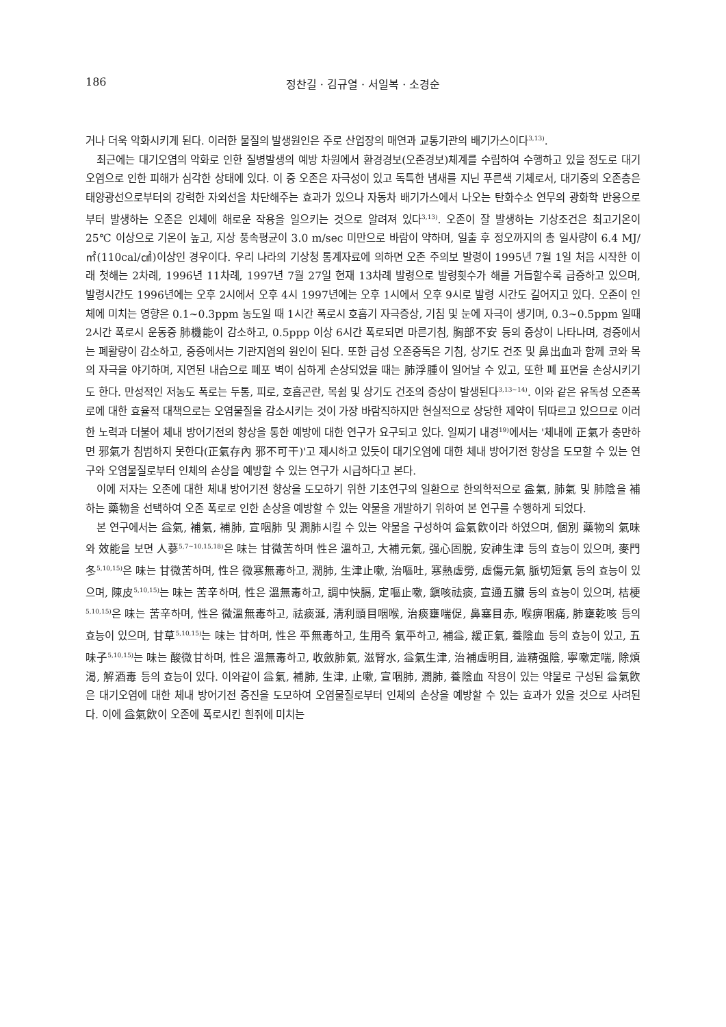186 정찬길 · 김규열 · 서일복 · 소경순
거나 더욱 악화시키게 된다. 이러한 물질의 발생원인은 주로 산업장의 매연과 교통기관의 배기가스이다<sup>3,13)</sup>.
최근에는 대기오염의 악화로 인한 질병발생의 예방 차원에서 환경경보(오존경보)체계를 수립하여 수행하고 있을 정도로 대기오염으로 인한 피해가 심각한 상태에 있다. 이 중 오존은 자극성이 있고 독특한 냄새를 지닌 푸른색 기체로서, 대기중의 오존층은 태양광선으로부터의 강력한 자외선을 차단해주는 효과가 있으나 자동차 배기가스에서 나오는 탄화수소 연무의 광화학 반응으로부터 발생하는 오존은 인체에 해로운 작용을 일으키는 것으로 알려져 있다<sup>3,13)</sup>. 오존이 잘 발생하는 기상조건은 최고기온이 25℃ 이상으로 기온이 높고, 지상 풍속평균이 3.0 m/sec 미만으로 바람이 약하며, 일출 후 정오까지의 총 일사량이 6.4 MJ/㎡(110cal/㎠)이상인 경우이다. 우리 나라의 기상청 통계자료에 의하면 오존 주의보 발령이 1995년 7월 1일 처음 시작한 이래 첫해는 2차례, 1996년 11차례, 1997년 7월 27일 현재 13차례 발령으로 발령횟수가 해를 거듭할수록 급증하고 있으며, 발령시간도 1996년에는 오후 2시에서 오후 4시 1997년에는 오후 1시에서 오후 9시로 발령 시간도 길어지고 있다. 오존이 인체에 미치는 영향은 0.1~0.3ppm 농도일 때 1시간 폭로시 호흡기 자극증상, 기침 및 눈에 자극이 생기며, 0.3~0.5ppm 일때 2시간 폭로시 운동중 肺機能이 감소하고, 0.5ppp 이상 6시간 폭로되면 마른기침, 胸部不安 등의 증상이 나타나며, 경증에서는 폐활량이 감소하고, 중증에서는 기관지염의 원인이 된다. 또한 급성 오존중독은 기침, 상기도 건조 및 鼻出血과 함께 코와 목의 자극을 야기하며, 지연된 내습으로 폐포 벽이 심하게 손상되었을 때는 肺浮腫이 일어날 수 있고, 또한 폐 표면을 손상시키기도 한다. 만성적인 저농도 폭로는 두통, 피로, 호흡곤란, 목쉼 및 상기도 건조의 증상이 발생된다<sup>3,13~14)</sup>. 이와 같은 유독성 오존폭로에 대한 효율적 대책으로는 오염물질을 감소시키는 것이 가장 바람직하지만 현실적으로 상당한 제약이 뒤따르고 있으므로 이러한 노력과 더불어 체내 방어기전의 향상을 통한 예방에 대한 연구가 요구되고 있다. 일찌기 내경<sup>19)</sup>에서는 '체내에 正氣가 충만하면 邪氣가 침범하지 못한다(正氣存內 邪不可干)'고 제시하고 있듯이 대기오염에 대한 체내 방어기전 향상을 도모할 수 있는 연구와 오염물질로부터 인체의 손상을 예방할 수 있는 연구가 시급하다고 본다.
이에 저자는 오존에 대한 체내 방어기전 향상을 도모하기 위한 기초연구의 일환으로 한의학적으로 益氣, 肺氣 및 肺陰을 補하는 藥物을 선택하여 오존 폭로로 인한 손상을 예방할 수 있는 약물을 개발하기 위하여 본 연구를 수행하게 되었다.
본 연구에서는 益氣, 補氣, 補肺, 宣咽肺 및 潤肺시킬 수 있는 약물을 구성하여 益氣飮이라 하였으며, 個別 藥物의 氣味와 效能을 보면 人蔘<sup>5,7~10,15,18)</sup>은 味는 甘微苦하며 性은 溫하고, 大補元氣, 强心固脫, 安神生津 등의 효능이 있으며, 麥門冬<sup>5,10,15)</sup>은 味는 甘微苦하며, 性은 微寒無毒하고, 潤肺, 生津止嗽, 治嘔吐, 寒熱虛勞, 虛傷元氣 脈切短氣 등의 효능이 있으며, 陳皮<sup>5,10,15)</sup>는 味는 苦辛하며, 性은 溫無毒하고, 調中快膈, 定嘔止嗽, 鎭咳祛痰, 宣通五臟 등의 효능이 있으며, 桔梗<sup>5,10,15)</sup>은 味는 苦辛하며, 性은 微溫無毒하고, 祛痰涎, 淸利頭目咽喉, 治痰壅喘促, 鼻塞目赤, 喉痹咽痛, 肺壅乾咳 등의 효능이 있으며, 甘草<sup>5,10,15)</sup>는 味는 甘하며, 性은 平無毒하고, 生用즉 氣平하고, 補益, 緩正氣, 養陰血 등의 효능이 있고, 五味子<sup>5,10,15)</sup>는 味는 酸微甘하며, 性은 溫無毒하고, 收斂肺氣, 滋腎水, 益氣生津, 治補虛明目, 澁精强陰, 寧嗽定喘, 除煩渴, 解酒毒 등의 효능이 있다. 이와같이 益氣, 補肺, 生津, 止嗽, 宣咽肺, 潤肺, 養陰血 작용이 있는 약물로 구성된 益氣飮은 대기오염에 대한 체내 방어기전 증진을 도모하여 오염물질로부터 인체의 손상을 예방할 수 있는 효과가 있을 것으로 사려된다. 이에 益氣飮이 오존에 폭로시킨 흰쥐에 미치는